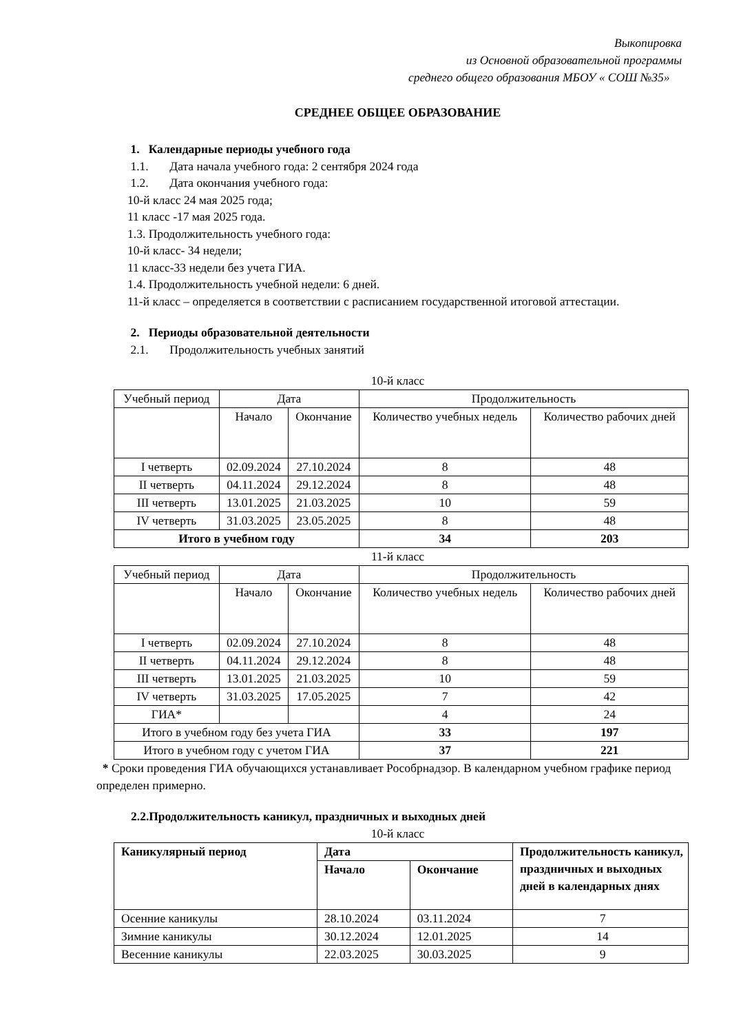Выкопировка
из Основной образовательной программы
среднего общего образования МБОУ « СОШ №35»
СРЕДНЕЕ ОБЩЕЕ ОБРАЗОВАНИЕ
1. Календарные периоды учебного года
1.1. Дата начала учебного года: 2 сентября 2024 года
1.2. Дата окончания учебного года:
10-й класс 24 мая 2025 года;
11 класс -17 мая 2025 года.
1.3. Продолжительность учебного года:
10-й класс- 34 недели;
11 класс-33 недели без учета ГИА.
1.4. Продолжительность учебной недели: 6 дней.
11-й класс – определяется в соответствии с расписанием государственной итоговой аттестации.
2. Периоды образовательной деятельности
2.1. Продолжительность учебных занятий
10-й класс
| Учебный период | Дата | | Продолжительность | |
| --- | --- | --- | --- | --- |
| | Начало | Окончание | Количество учебных недель | Количество рабочих дней |
| I четверть | 02.09.2024 | 27.10.2024 | 8 | 48 |
| II четверть | 04.11.2024 | 29.12.2024 | 8 | 48 |
| III четверть | 13.01.2025 | 21.03.2025 | 10 | 59 |
| IV четверть | 31.03.2025 | 23.05.2025 | 8 | 48 |
| Итого в учебном году | | | 34 | 203 |
11-й класс
| Учебный период | Дата | | Продолжительность | |
| --- | --- | --- | --- | --- |
| | Начало | Окончание | Количество учебных недель | Количество рабочих дней |
| I четверть | 02.09.2024 | 27.10.2024 | 8 | 48 |
| II четверть | 04.11.2024 | 29.12.2024 | 8 | 48 |
| III четверть | 13.01.2025 | 21.03.2025 | 10 | 59 |
| IV четверть | 31.03.2025 | 17.05.2025 | 7 | 42 |
| ГИА* | | | 4 | 24 |
| Итого в учебном году без учета ГИА | | | 33 | 197 |
| Итого в учебном году с учетом ГИА | | | 37 | 221 |
* Сроки проведения ГИА обучающихся устанавливает Рособрнадзор. В календарном учебном графике период определен примерно.
2.2.Продолжительность каникул, праздничных и выходных дней
10-й класс
| Каникулярный период | Дата | | Продолжительность каникул, праздничных и выходных дней в календарных днях |
| --- | --- | --- | --- |
| | Начало | Окончание | |
| Осенние каникулы | 28.10.2024 | 03.11.2024 | 7 |
| Зимние каникулы | 30.12.2024 | 12.01.2025 | 14 |
| Весенние каникулы | 22.03.2025 | 30.03.2025 | 9 |